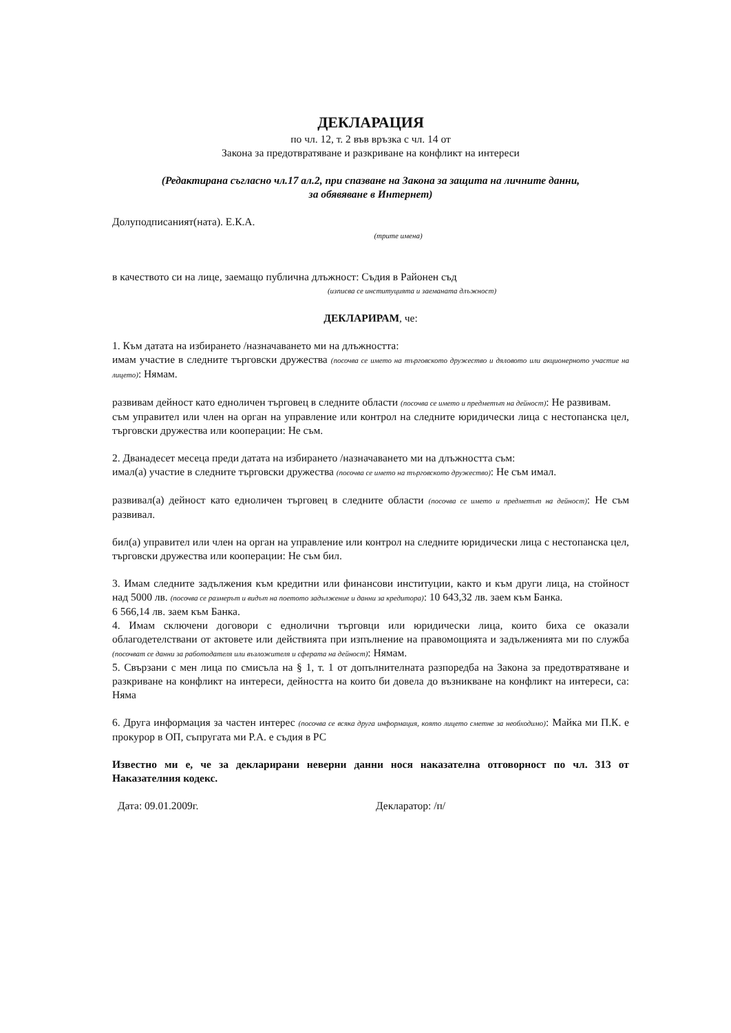ДЕКЛАРАЦИЯ
по чл. 12, т. 2 във връзка с чл. 14 от
Закона за предотвратяване и разкриване на конфликт на интереси
(Редактирана съгласно чл.17 ал.2, при спазване на Закона за защита на личните данни,
за обявяване в Интернет)
Долуподписаният(ната). Е.К.А.
(трите имена)
в качеството си на лице, заемащо публична длъжност: Съдия в Районен съд
(изписва се институцията и заеманата длъжност)
ДЕКЛАРИРАМ, че:
1. Към датата на избирането /назначаването ми на длъжността:
имам участие в следните търговски дружества (посочва се името на търговското дружество и дяловото или акционерното участие на лицето): Нямам.
развивам дейност като едноличен търговец в следните области (посочва се името и предметът на дейност): Не развивам.
съм управител или член на орган на управление или контрол на следните юридически лица с нестопанска цел, търговски дружества или кооперации: Не съм.
2. Дванадесет месеца преди датата на избирането /назначаването ми на длъжността съм:
имал(а) участие в следните търговски дружества (посочва се името на търговското дружество): Не съм имал.
развивал(а) дейност като едноличен търговец в следните области (посочва се името и предметът на дейност): Не съм развивал.
бил(а) управител или член на орган на управление или контрол на следните юридически лица с нестопанска цел, търговски дружества или кооперации: Не съм бил.
3. Имам следните задължения към кредитни или финансови институции, както и към други лица, на стойност над 5000 лв. (посочва се размерът и видът на поетото задължение и данни за кредитора): 10 643,32 лв. заем към Банка.
6 566,14 лв. заем към Банка.
4. Имам сключени договори с еднолични търговци или юридически лица, които биха се оказали облагодетелствани от актовете или действията при изпълнение на правомощията и задълженията ми по служба (посочват се данни за работодателя или възложителя и сферата на дейност): Нямам.
5. Свързани с мен лица по смисъла на § 1, т. 1 от допълнителната разпоредба на Закона за предотвратяване и разкриване на конфликт на интереси, дейността на които би довела до възникване на конфликт на интереси, са: Няма
6. Друга информация за частен интерес (посочва се всяка друга информация, която лицето сметне за необходимо): Майка ми П.К. е прокурор в ОП, съпругата ми Р.А. е съдия в РС
Известно ми е, че за декларирани неверни данни нося наказателна отговорност по чл. 313 от Наказателния кодекс.
Дата: 09.01.2009г. Декларатор: /п/